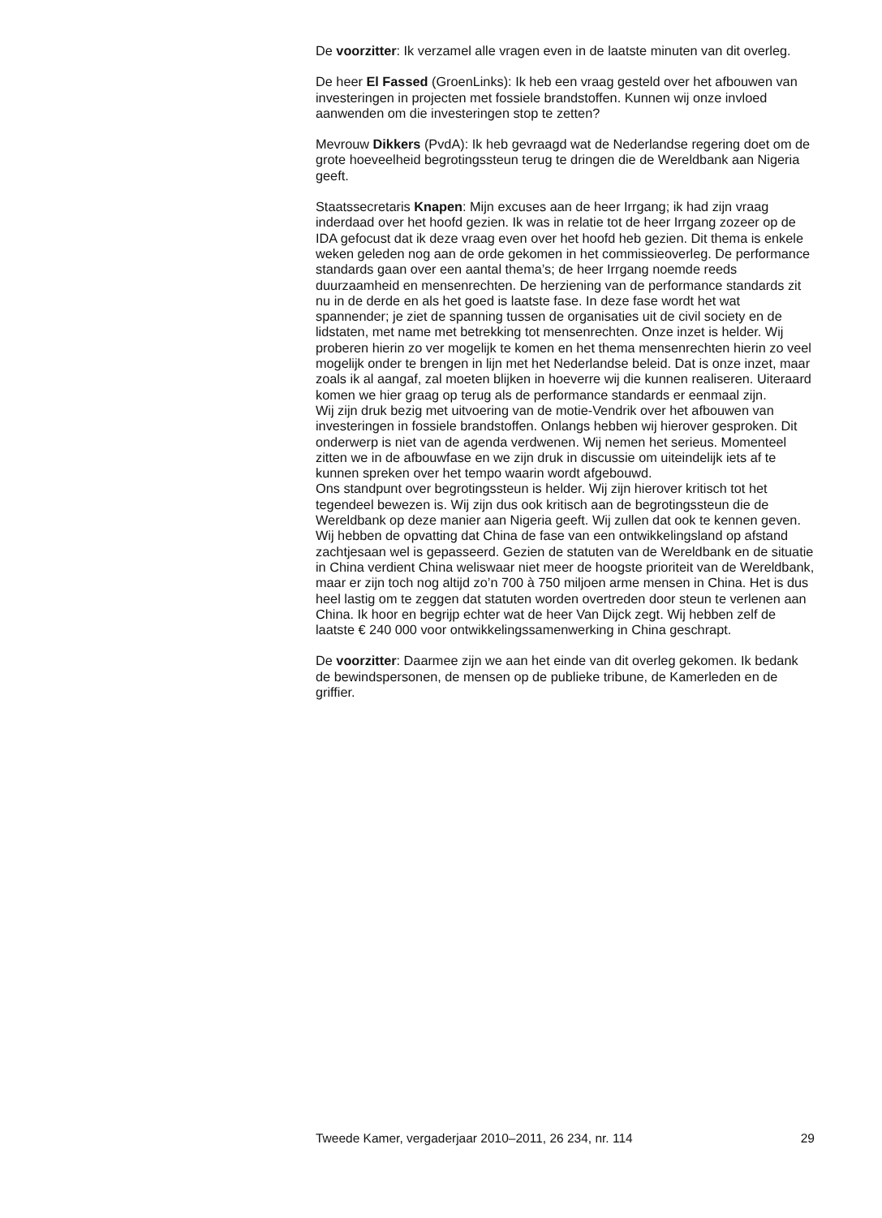De voorzitter: Ik verzamel alle vragen even in de laatste minuten van dit overleg.
De heer El Fassed (GroenLinks): Ik heb een vraag gesteld over het afbouwen van investeringen in projecten met fossiele brandstoffen. Kunnen wij onze invloed aanwenden om die investeringen stop te zetten?
Mevrouw Dikkers (PvdA): Ik heb gevraagd wat de Nederlandse regering doet om de grote hoeveelheid begrotingssteun terug te dringen die de Wereldbank aan Nigeria geeft.
Staatssecretaris Knapen: Mijn excuses aan de heer Irrgang; ik had zijn vraag inderdaad over het hoofd gezien. Ik was in relatie tot de heer Irrgang zozeer op de IDA gefocust dat ik deze vraag even over het hoofd heb gezien. Dit thema is enkele weken geleden nog aan de orde gekomen in het commissieoverleg. De performance standards gaan over een aantal thema’s; de heer Irrgang noemde reeds duurzaamheid en mensenrechten. De herziening van de performance standards zit nu in de derde en als het goed is laatste fase. In deze fase wordt het wat spannender; je ziet de spanning tussen de organisaties uit de civil society en de lidstaten, met name met betrekking tot mensenrechten. Onze inzet is helder. Wij proberen hierin zo ver mogelijk te komen en het thema mensenrechten hierin zo veel mogelijk onder te brengen in lijn met het Nederlandse beleid. Dat is onze inzet, maar zoals ik al aangaf, zal moeten blijken in hoeverre wij die kunnen realiseren. Uiteraard komen we hier graag op terug als de performance standards er eenmaal zijn.
Wij zijn druk bezig met uitvoering van de motie-Vendrik over het afbouwen van investeringen in fossiele brandstoffen. Onlangs hebben wij hierover gesproken. Dit onderwerp is niet van de agenda verdwenen. Wij nemen het serieus. Momenteel zitten we in de afbouwfase en we zijn druk in discussie om uiteindelijk iets af te kunnen spreken over het tempo waarin wordt afgebouwd.
Ons standpunt over begrotingssteun is helder. Wij zijn hierover kritisch tot het tegendeel bewezen is. Wij zijn dus ook kritisch aan de begrotingssteun die de Wereldbank op deze manier aan Nigeria geeft. Wij zullen dat ook te kennen geven.
Wij hebben de opvatting dat China de fase van een ontwikkelingsland op afstand zachtjesaan wel is gepasseerd. Gezien de statuten van de Wereldbank en de situatie in China verdient China weliswaar niet meer de hoogste prioriteit van de Wereldbank, maar er zijn toch nog altijd zo’n 700 à 750 miljoen arme mensen in China. Het is dus heel lastig om te zeggen dat statuten worden overtreden door steun te verlenen aan China. Ik hoor en begrijp echter wat de heer Van Dijck zegt. Wij hebben zelf de laatste € 240 000 voor ontwikkelingssamenwerking in China geschrapt.
De voorzitter: Daarmee zijn we aan het einde van dit overleg gekomen. Ik bedank de bewindspersonen, de mensen op de publieke tribune, de Kamerleden en de griffier.
Tweede Kamer, vergaderjaar 2010–2011, 26 234, nr. 114 29